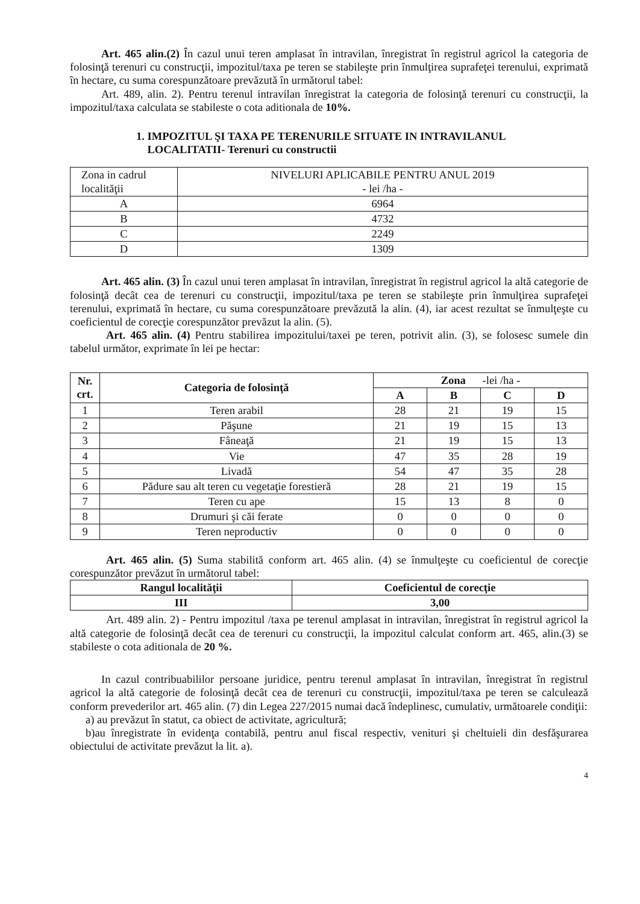Art. 465 alin.(2) În cazul unui teren amplasat în intravilan, înregistrat în registrul agricol la categoria de folosinţă terenuri cu construcţii, impozitul/taxa pe teren se stabileşte prin înmulţirea suprafeţei terenului, exprimată în hectare, cu suma corespunzătoare prevăzută în următorul tabel:
Art. 489, alin. 2). Pentru terenul intravilan înregistrat la categoria de folosinţă terenuri cu construcţii, la impozitul/taxa calculata se stabileste o cota aditionala de 10%.
1. IMPOZITUL ŞI TAXA PE TERENURILE SITUATE IN INTRAVILANUL
LOCALITATII- Terenuri cu constructii
| Zona in cadrul localităţii | NIVELURI APLICABILE PENTRU ANUL 2019 - lei /ha - |
| A | 6964 |
| B | 4732 |
| C | 2249 |
| D | 1309 |
Art. 465 alin. (3) În cazul unui teren amplasat în intravilan, înregistrat în registrul agricol la altă categorie de folosinţă decât cea de terenuri cu construcţii, impozitul/taxa pe teren se stabileşte prin înmulţirea suprafeţei terenului, exprimată în hectare, cu suma corespunzătoare prevăzută la alin. (4), iar acest rezultat se înmulţeşte cu coeficientul de corecţie corespunzător prevăzut la alin. (5).
Art. 465 alin. (4) Pentru stabilirea impozitului/taxei pe teren, potrivit alin. (3), se folosesc sumele din tabelul următor, exprimate în lei pe hectar:
| Nr. crt. | Categoria de folosinţă | Zona -lei /ha - | | | |
| --- | --- | --- | --- | --- | --- |
| | | A | B | C | D |
| 1 | Teren arabil | 28 | 21 | 19 | 15 |
| 2 | Păşune | 21 | 19 | 15 | 13 |
| 3 | Fâneaţă | 21 | 19 | 15 | 13 |
| 4 | Vie | 47 | 35 | 28 | 19 |
| 5 | Livadă | 54 | 47 | 35 | 28 |
| 6 | Pădure sau alt teren cu vegetaţie forestieră | 28 | 21 | 19 | 15 |
| 7 | Teren cu ape | 15 | 13 | 8 | 0 |
| 8 | Drumuri şi căi ferate | 0 | 0 | 0 | 0 |
| 9 | Teren neproductiv | 0 | 0 | 0 | 0 |
Art. 465 alin. (5) Suma stabilită conform art. 465 alin. (4) se înmulţeşte cu coeficientul de corecţie corespunzător prevăzut în următorul tabel:
| Rangul localităţii | Coeficientul de corecţie |
| --- | --- |
| III | 3,00 |
Art. 489 alin. 2) - Pentru impozitul /taxa pe terenul amplasat in intravilan, înregistrat în registrul agricol la altă categorie de folosinţă decât cea de terenuri cu construcţii, la impozitul calculat conform art. 465, alin.(3) se stabileste o cota aditionala de 20 %.
In cazul contribuabililor persoane juridice, pentru terenul amplasat în intravilan, înregistrat în registrul agricol la altă categorie de folosinţă decât cea de terenuri cu construcţii, impozitul/taxa pe teren se calculează conform prevederilor art. 465 alin. (7) din Legea 227/2015 numai dacă îndeplinesc, cumulativ, următoarele condiţii:
a) au prevăzut în statut, ca obiect de activitate, agricultură;
b)au înregistrate în evidenţa contabilă, pentru anul fiscal respectiv, venituri şi cheltuieli din desfăşurarea obiectului de activitate prevăzut la lit. a).
4